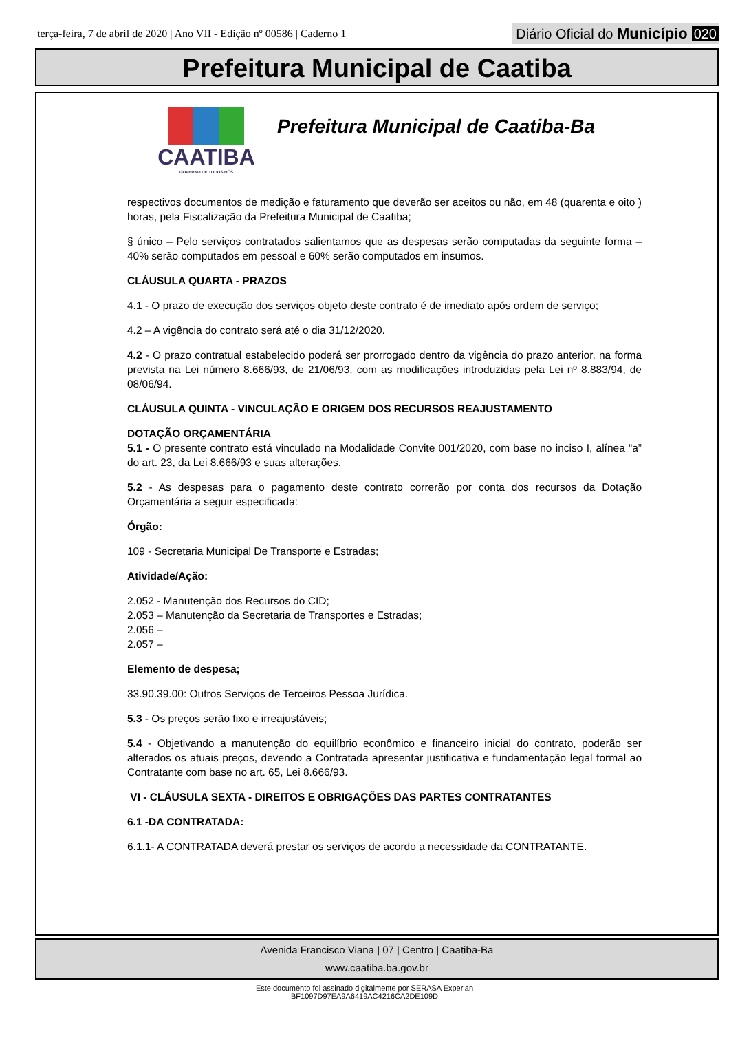terça-feira, 7 de abril de 2020 | Ano VII - Edição nº 00586 | Caderno 1
Diário Oficial do Município 020
Prefeitura Municipal de Caatiba
CAATIBA
GOVERNO DE TODOS NÓS
Prefeitura Municipal de Caatiba-Ba
respectivos documentos de medição e faturamento que deverão ser aceitos ou não, em 48 (quarenta e oito ) horas, pela Fiscalização da Prefeitura Municipal de Caatiba;
§ único – Pelo serviços contratados salientamos que as despesas serão computadas da seguinte forma – 40% serão computados em pessoal e 60% serão computados em insumos.
CLÁUSULA QUARTA - PRAZOS
4.1 - O prazo de execução dos serviços objeto deste contrato é de imediato após ordem de serviço;
4.2 – A vigência do contrato será até o dia 31/12/2020.
4.2 - O prazo contratual estabelecido poderá ser prorrogado dentro da vigência do prazo anterior, na forma prevista na Lei número 8.666/93, de 21/06/93, com as modificações introduzidas pela Lei nº 8.883/94, de 08/06/94.
CLÁUSULA QUINTA - VINCULAÇÃO E ORIGEM DOS RECURSOS REAJUSTAMENTO
DOTAÇÃO ORÇAMENTÁRIA
5.1 - O presente contrato está vinculado na Modalidade Convite 001/2020, com base no inciso I, alínea “a” do art. 23, da Lei 8.666/93 e suas alterações.
5.2 - As despesas para o pagamento deste contrato correrão por conta dos recursos da Dotação Orçamentária a seguir especificada:
Órgão:
109 - Secretaria Municipal De Transporte e Estradas;
Atividade/Ação:
2.052 - Manutenção dos Recursos do CID;
2.053 – Manutenção da Secretaria de Transportes e Estradas;
2.056 –
2.057 –
Elemento de despesa;
33.90.39.00: Outros Serviços de Terceiros Pessoa Jurídica.
5.3 - Os preços serão fixo e irreajustáveis;
5.4 - Objetivando a manutenção do equilíbrio econômico e financeiro inicial do contrato, poderão ser alterados os atuais preços, devendo a Contratada apresentar justificativa e fundamentação legal formal ao Contratante com base no art. 65, Lei 8.666/93.
VI - CLÁUSULA SEXTA - DIREITOS E OBRIGAÇÕES DAS PARTES CONTRATANTES
6.1 -DA CONTRATADA:
6.1.1- A CONTRATADA deverá prestar os serviços de acordo a necessidade da CONTRATANTE.
Avenida Francisco Viana | 07 | Centro | Caatiba-Ba
www.caatiba.ba.gov.br
Este documento foi assinado digitalmente por SERASA Experian
BF1097D97EA9A6419AC4216CA2DE109D